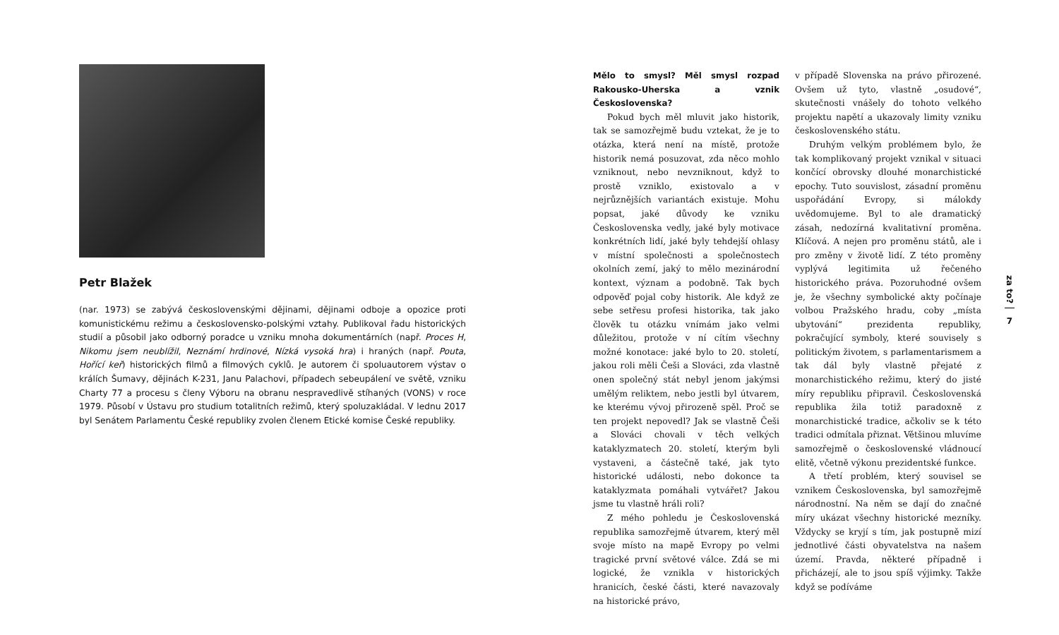Petr Blažek
(nar. 1973) se zabývá československými dějinami, dějinami odboje a opozice proti komunistickému režimu a československo-polskými vztahy. Publikoval řadu historických studií a působil jako odborný poradce u vzniku mnoha dokumentárních (např. Proces H, Nikomu jsem neublížil, Neznámí hrdinové, Nízká vysoká hra) i hraných (např. Pouta, Hořící keř) historických filmů a filmových cyklů. Je autorem či spoluautorem výstav o králích Šumavy, dějinách K-231, Janu Palachovi, případech sebeupálení ve světě, vzniku Charty 77 a procesu s členy Výboru na obranu nespravedlivě stíhaných (VONS) v roce 1979. Působí v Ústavu pro studium totalitních režimů, který spoluzakládal. V lednu 2017 byl Senátem Parlamentu České republiky zvolen členem Etické komise České republiky.
Mělo to smysl? Měl smysl rozpad Rakousko-Uherska a vznik Československa?
Pokud bych měl mluvit jako historik, tak se samozřejmě budu vztekat, že je to otázka, která není na místě, protože historik nemá posuzovat, zda něco mohlo vzniknout, nebo nevzniknout, když to prostě vzniklo, existovalo a v nejrůznějších variantách existuje. Mohu popsat, jaké důvody ke vzniku Československa vedly, jaké byly motivace konkrétních lidí, jaké byly tehdejší ohlasy v místní společnosti a společnostech okolních zemí, jaký to mělo mezinárodní kontext, význam a podobně. Tak bych odpověď pojal coby historik. Ale když ze sebe setřesu profesi historika, tak jako člověk tu otázku vnímám jako velmi důležitou, protože v ní cítím všechny možné konotace: jaké bylo to 20. století, jakou roli měli Češi a Slováci, zda vlastně onen společný stát nebyl jenom jakýmsi umělým reliktem, nebo jestli byl útvarem, ke kterému vývoj přirozeně spěl. Proč se ten projekt nepovedl? Jak se vlastně Češi a Slováci chovali v těch velkých kataklyzmatech 20. století, kterým byli vystaveni, a částečně také, jak tyto historické události, nebo dokonce ta kataklyzmata pomáhali vytvářet? Jakou jsme tu vlastně hráli roli?
Z mého pohledu je Československá republika samozřejmě útvarem, který měl svoje místo na mapě Evropy po velmi tragické první světové válce. Zdá se mi logické, že vznikla v historických hranicích, české části, které navazovaly na historické právo,
v případě Slovenska na právo přirozené. Ovšem už tyto, vlastně „osudové“, skutečnosti vnášely do tohoto velkého projektu napětí a ukazovaly limity vzniku československého státu.
Druhým velkým problémem bylo, že tak komplikovaný projekt vznikal v situaci končící obrovsky dlouhé monarchistické epochy. Tuto souvislost, zásadní proměnu uspořádání Evropy, si málokdy uvědomujeme. Byl to ale dramatický zásah, nedozírná kvalitativní proměna. Klíčová. A nejen pro proměnu států, ale i pro změny v životě lidí. Z této proměny vyplývá legitimita už řečeného historického práva. Pozoruhodné ovšem je, že všechny symbolické akty počínaje volbou Pražského hradu, coby „místa ubytování“ prezidenta republiky, pokračující symboly, které souvisely s politickým životem, s parlamentarismem a tak dál byly vlastně přejaté z monarchistického režimu, který do jisté míry republiku připravil. Československá republika žila totiž paradoxně z monarchistické tradice, ačkoliv se k této tradici odmítala přiznat. Většinou mluvíme samozřejmě o československé vládnoucí elitě, včetně výkonu prezidentské funkce.
A třetí problém, který souvisel se vznikem Československa, byl samozřejmě národnostní. Na něm se dají do značné míry ukázat všechny historické mezníky. Vždycky se kryjí s tím, jak postupně mizí jednotlivé části obyvatelstva na našem území. Pravda, některé případně i přicházejí, ale to jsou spíš výjimky. Takže když se podíváme
za to?
7